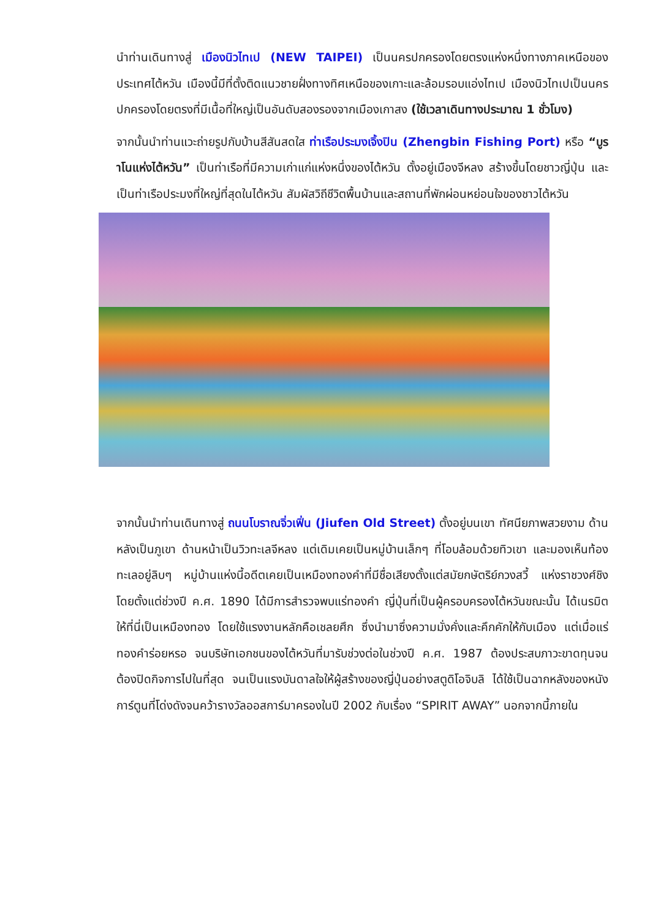นำท่านเดินทางสู่ เมืองนิวไทเป (NEW TAIPEI) เป็นนครปกครองโดยตรงแห่งหนึ่งทางภาคเหนือของประเทศไต้หวัน เมืองนี้มีที่ตั้งติดแนวชายฝั่งทางทิศเหนือของเกาะและล้อมรอบแอ่งไทเป เมืองนิวไทเปเป็นนครปกครองโดยตรงที่มีเนื้อที่ใหญ่เป็นอันดับสองรองจากเมืองเกาสง (ใช้เวลาเดินทางประมาณ 1 ชั่วโมง)
จากนั้นนำท่านแวะถ่ายรูปกับบ้านสีสันสดใส ท่าเรือประมงเจิ้งปิน (Zhengbin Fishing Port) หรือ “บูราโนแห่งไต้หวัน” เป็นท่าเรือที่มีความเก่าแก่แห่งหนึ่งของไต้หวัน ตั้งอยู่เมืองจีหลง สร้างขึ้นโดยชาวญี่ปุ่น และเป็นท่าเรือประมงที่ใหญ่ที่สุดในไต้หวัน สัมผัสวิถีชีวิตพื้นบ้านและสถานที่พักผ่อนหย่อนใจของชาวไต้หวัน
จากนั้นนำท่านเดินทางสู่ ถนนโบราณจิ่วเฟิ่น (Jiufen Old Street) ตั้งอยู่บนเขา ทัศนียภาพสวยงาม ด้านหลังเป็นภูเขา ด้านหน้าเป็นวิวทะเลจีหลง แต่เดิมเคยเป็นหมู่บ้านเล็กๆ ที่โอบล้อมด้วยทิวเขา และมองเห็นท้องทะเลอยู่ลิบๆ หมู่บ้านแห่งนี้อดีตเคยเป็นเหมืองทองคำที่มีชื่อเสียงตั้งแต่สมัยกษัตริย์กวงสวี้ แห่งราชวงศ์ชิง โดยตั้งแต่ช่วงปี ค.ศ. 1890 ได้มีการสำรวจพบแร่ทองคำ ญี่ปุ่นที่เป็นผู้ครอบครองไต้หวันขณะนั้น ได้เนรมิตให้ที่นี่เป็นเหมืองทอง โดยใช้แรงงานหลักคือเชลยศึก ซึ่งนำมาซึ่งความมั่งคั่งและคึกคักให้กับเมือง แต่เมื่อแร่ทองคำร่อยหรอ จนบริษัทเอกชนของไต้หวันที่มารับช่วงต่อในช่วงปี ค.ศ. 1987 ต้องประสบภาวะขาดทุนจนต้องปิดกิจการไปในที่สุด จนเป็นแรงบันดาลใจให้ผู้สร้างของญี่ปุ่นอย่างสตูดิโอจิบลิ ได้ใช้เป็นฉากหลังของหนังการ์ตูนที่โด่งดังจนคว้ารางวัลออสการ์มาครองในปี 2002 กับเรื่อง “SPIRIT AWAY” นอกจากนี้ภายใน